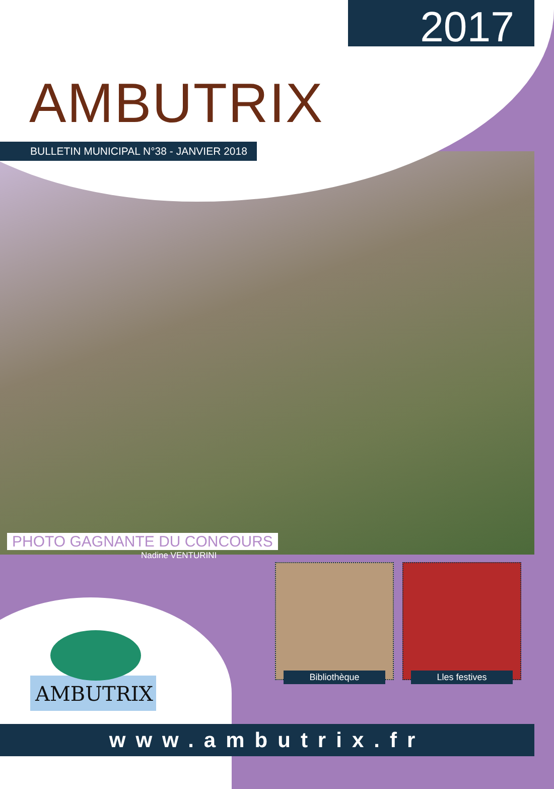2017
AMBUTRIX
BULLETIN MUNICIPAL N°38 - JANVIER 2018
PHOTO GAGNANTE DU CONCOURS
Nadine VENTURINI
AMBUTRIX
Bibliothèque Lles festives
www.ambutrix.fr